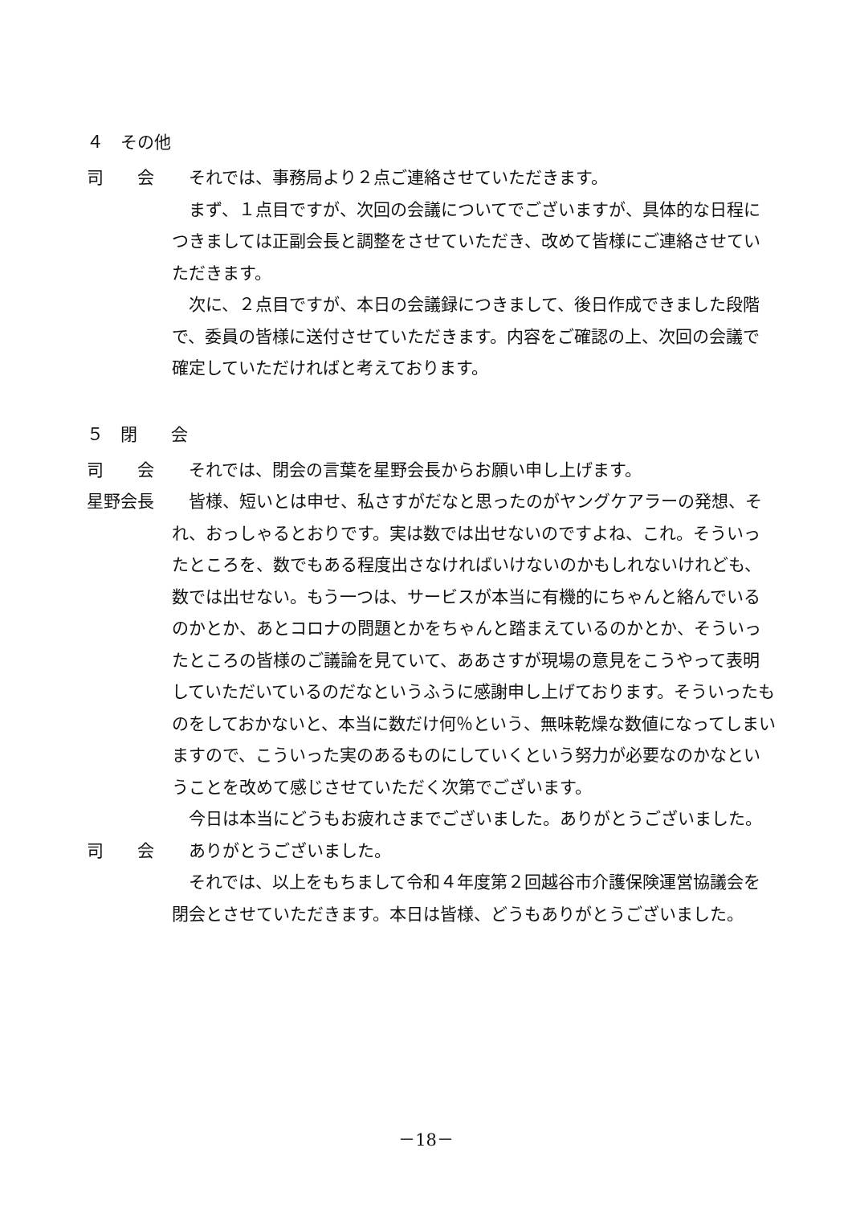４　その他
司　　会 それでは、事務局より２点ご連絡させていただきます。
まず、１点目ですが、次回の会議についてでございますが、具体的な日程につきましては正副会長と調整をさせていただき、改めて皆様にご連絡させていただきます。
次に、２点目ですが、本日の会議録につきまして、後日作成できました段階で、委員の皆様に送付させていただきます。内容をご確認の上、次回の会議で確定していただければと考えております。
５　閉　　会
司　　会 それでは、閉会の言葉を星野会長からお願い申し上げます。
星野会長 皆様、短いとは申せ、私さすがだなと思ったのがヤングケアラーの発想、それ、おっしゃるとおりです。実は数では出せないのですよね、これ。そういったところを、数でもある程度出さなければいけないのかもしれないけれども、数では出せない。もう一つは、サービスが本当に有機的にちゃんと絡んでいるのかとか、あとコロナの問題とかをちゃんと踏まえているのかとか、そういったところの皆様のご議論を見ていて、ああさすが現場の意見をこうやって表明していただいているのだなというふうに感謝申し上げております。そういったものをしておかないと、本当に数だけ何％という、無味乾燥な数値になってしまいますので、こういった実のあるものにしていくという努力が必要なのかなということを改めて感じさせていただく次第でございます。
今日は本当にどうもお疲れさまでございました。ありがとうございました。
司　　会 ありがとうございました。
それでは、以上をもちまして令和４年度第２回越谷市介護保険運営協議会を閉会とさせていただきます。本日は皆様、どうもありがとうございました。
－18－